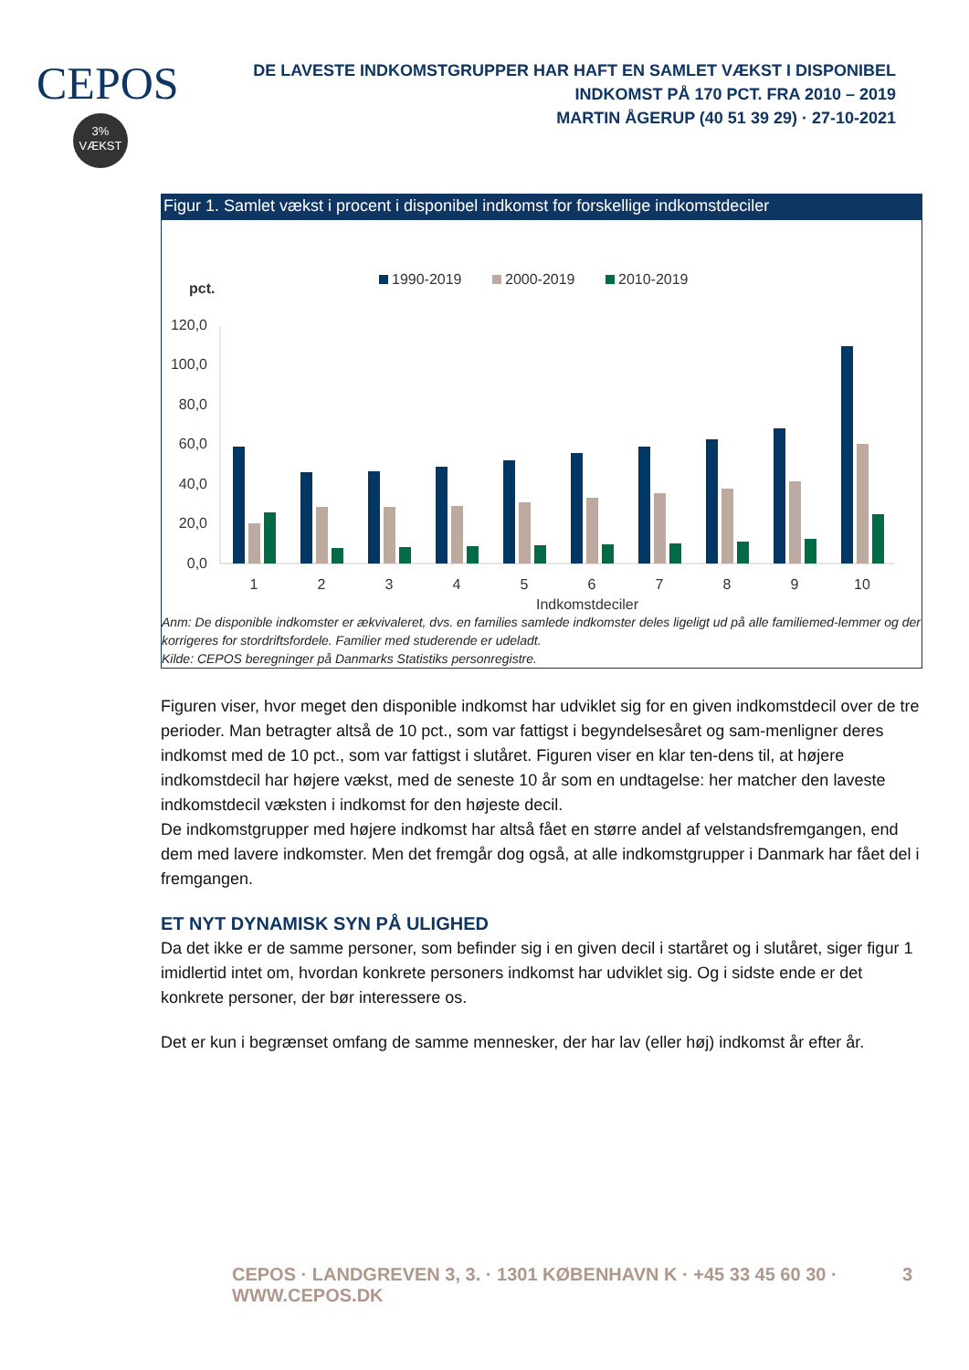CEPOS
3%
VÆKST
DE LAVESTE INDKOMSTGRUPPER HAR HAFT EN SAMLET VÆKST I DISPONIBEL INDKOMST PÅ 170 PCT. FRA 2010 – 2019
MARTIN ÅGERUP (40 51 39 29) · 27-10-2021
Figur 1. Samlet vækst i procent i disponibel indkomst for forskellige indkomstdeciler
pct.
1990-2019
2000-2019
2010-2019
120,0
100,0
80,0
60,0
40,0
20,0
0,0
1
2
3
4
5
6
7
8
9
10
Indkomstdeciler
Anm: De disponible indkomster er ækvivaleret, dvs. en families samlede indkomster deles ligeligt ud på alle familiemed-lemmer og der korrigeres for stordriftsfordele. Familier med studerende er udeladt.
Kilde: CEPOS beregninger på Danmarks Statistiks personregistre.
Figuren viser, hvor meget den disponible indkomst har udviklet sig for en given indkomstdecil over de tre perioder. Man betragter altså de 10 pct., som var fattigst i begyndelsesåret og sam-menligner deres indkomst med de 10 pct., som var fattigst i slutåret. Figuren viser en klar ten-dens til, at højere indkomstdecil har højere vækst, med de seneste 10 år som en undtagelse: her matcher den laveste indkomstdecil væksten i indkomst for den højeste decil.
De indkomstgrupper med højere indkomst har altså fået en større andel af velstandsfremgangen, end dem med lavere indkomster. Men det fremgår dog også, at alle indkomstgrupper i Danmark har fået del i fremgangen.
ET NYT DYNAMISK SYN PÅ ULIGHED
Da det ikke er de samme personer, som befinder sig i en given decil i startåret og i slutåret, siger figur 1 imidlertid intet om, hvordan konkrete personers indkomst har udviklet sig. Og i sidste ende er det konkrete personer, der bør interessere os.
Det er kun i begrænset omfang de samme mennesker, der har lav (eller høj) indkomst år efter år.
CEPOS · LANDGREVEN 3, 3. · 1301 KØBENHAVN K · +45 33 45 60 30 · WWW.CEPOS.DK
3